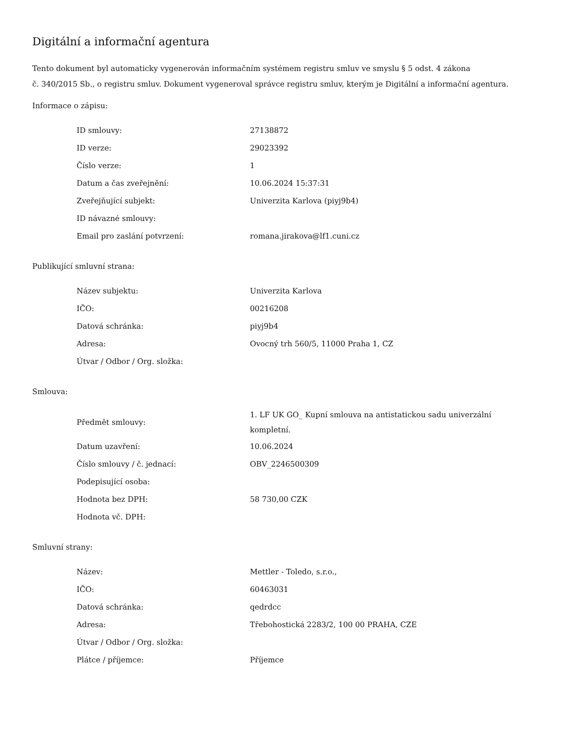Digitální a informační agentura
Tento dokument byl automaticky vygenerován informačním systémem registru smluv ve smyslu § 5 odst. 4 zákona
č. 340/2015 Sb., o registru smluv. Dokument vygeneroval správce registru smluv, kterým je Digitální a informační agentura.
Informace o zápisu:
| ID smlouvy: | 27138872 |
| ID verze: | 29023392 |
| Číslo verze: | 1 |
| Datum a čas zveřejnění: | 10.06.2024 15:37:31 |
| Zveřejňující subjekt: | Univerzita Karlova (piyj9b4) |
| ID návazné smlouvy: | |
| Email pro zaslání potvrzení: | romana.jirakova@lf1.cuni.cz |
Publikující smluvní strana:
| Název subjektu: | Univerzita Karlova |
| IČO: | 00216208 |
| Datová schránka: | piyj9b4 |
| Adresa: | Ovocný trh 560/5, 11000 Praha 1, CZ |
| Útvar / Odbor / Org. složka: | |
Smlouva:
| Předmět smlouvy: | 1. LF UK GO_ Kupní smlouva na antistatickou sadu univerzální kompletní. |
| Datum uzavření: | 10.06.2024 |
| Číslo smlouvy / č. jednací: | OBV_2246500309 |
| Podepisující osoba: | |
| Hodnota bez DPH: | 58 730,00 CZK |
| Hodnota vč. DPH: | |
Smluvní strany:
| Název: | Mettler - Toledo, s.r.o., |
| IČO: | 60463031 |
| Datová schránka: | qedrdcc |
| Adresa: | Třebohostická 2283/2, 100 00 PRAHA, CZE |
| Útvar / Odbor / Org. složka: | |
| Plátce / příjemce: | Příjemce |